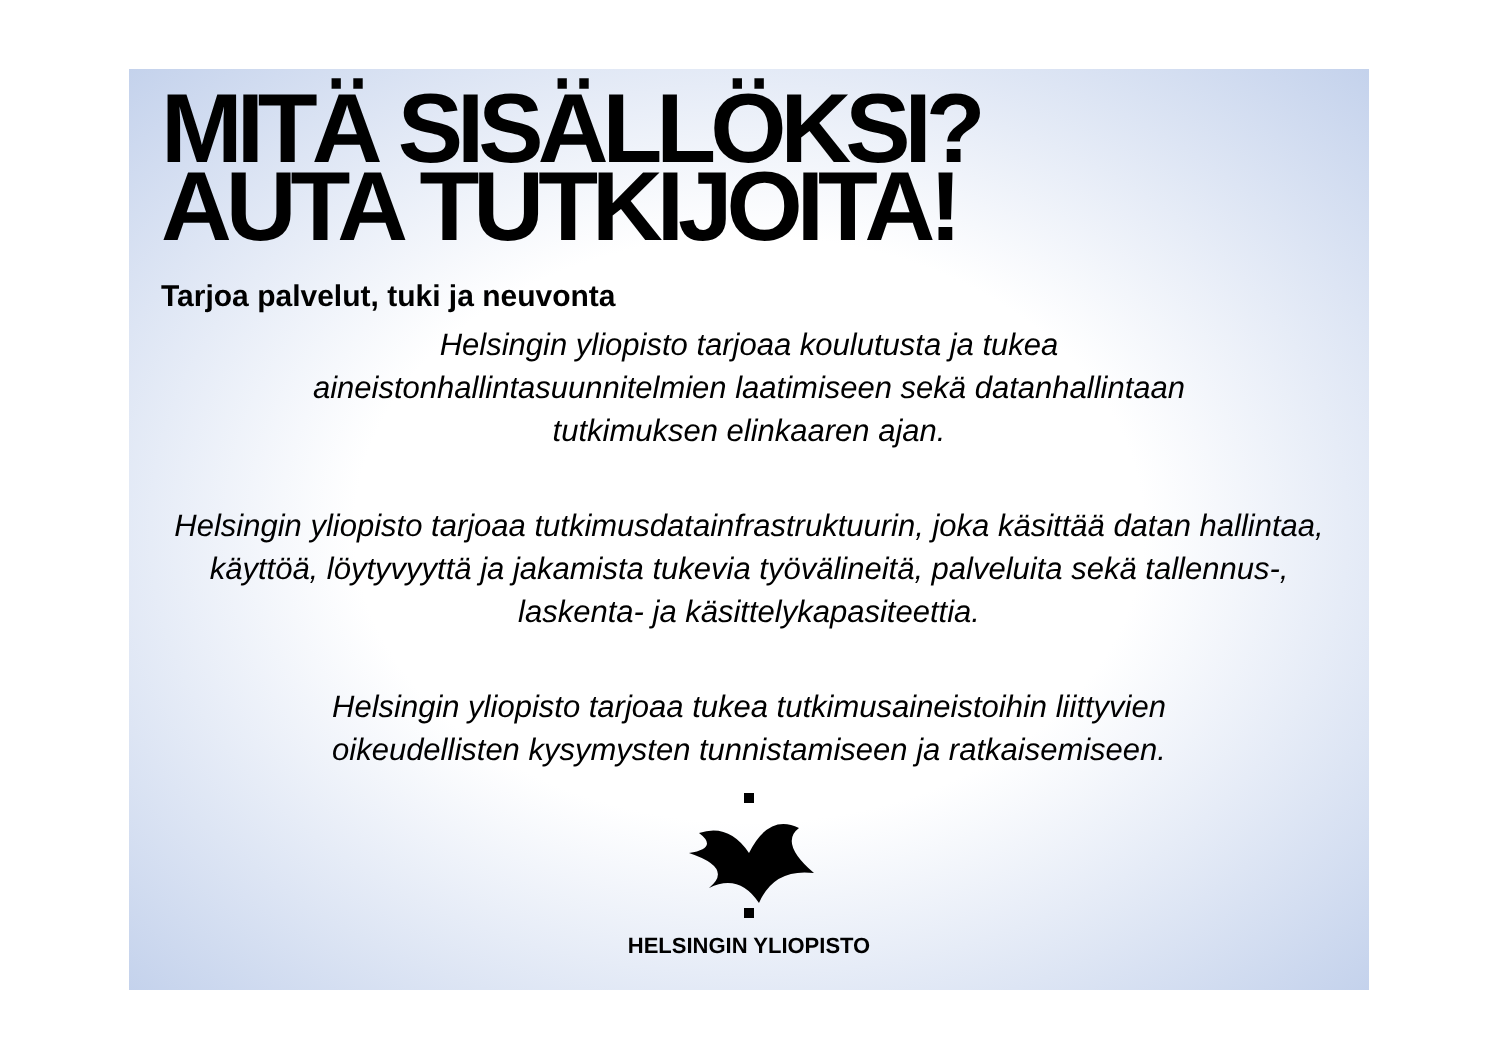MITÄ SISÄLLÖKSI?
AUTA TUTKIJOITA!
Tarjoa palvelut, tuki ja neuvonta
Helsingin yliopisto tarjoaa koulutusta ja tukea
aineistonhallintasuunnitelmien laatimiseen sekä datanhallintaan
tutkimuksen elinkaaren ajan.
Helsingin yliopisto tarjoaa tutkimusdatainfrastruktuurin, joka käsittää datan hallintaa, käyttöä, löytyvyyttä ja jakamista tukevia työvälineitä, palveluita sekä tallennus-, laskenta- ja käsittelykapasiteettia.
Helsingin yliopisto tarjoaa tukea tutkimusaineistoihin liittyvien
oikeudellisten kysymysten tunnistamiseen ja ratkaisemiseen.
HELSINGIN YLIOPISTO